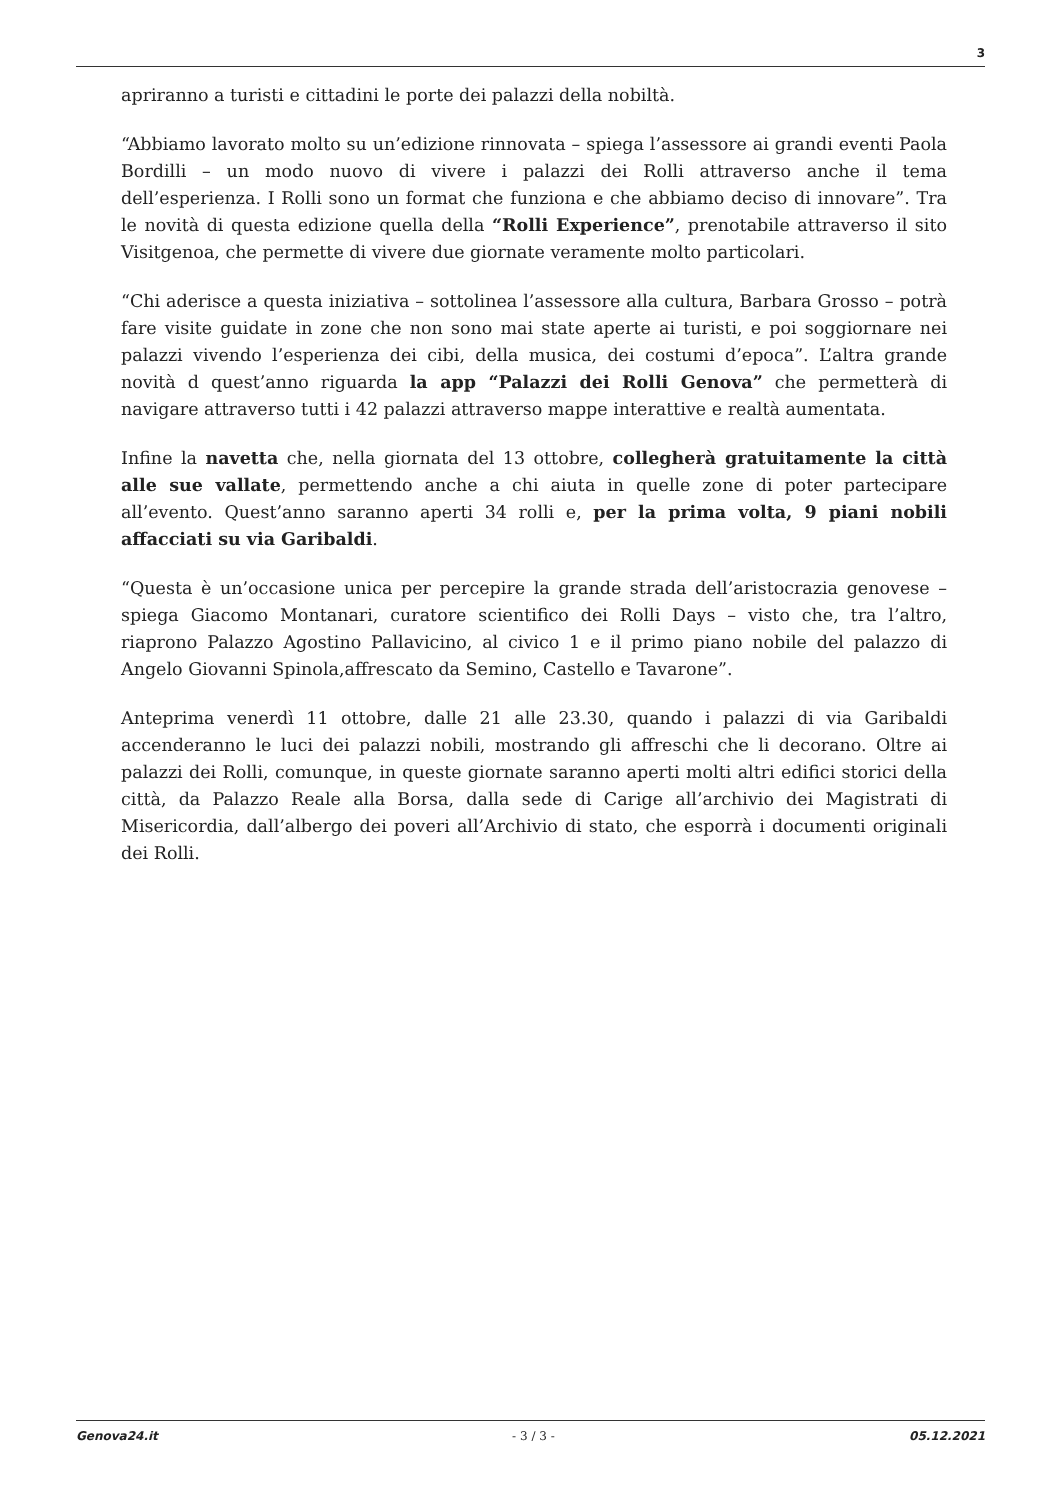3
apriranno a turisti e cittadini le porte dei palazzi della nobiltà.
“Abbiamo lavorato molto su un’edizione rinnovata – spiega l’assessore ai grandi eventi Paola Bordilli – un modo nuovo di vivere i palazzi dei Rolli attraverso anche il tema dell’esperienza. I Rolli sono un format che funziona e che abbiamo deciso di innovare”. Tra le novità di questa edizione quella della “Rolli Experience”, prenotabile attraverso il sito Visitgenoa, che permette di vivere due giornate veramente molto particolari.
“Chi aderisce a questa iniziativa – sottolinea l’assessore alla cultura, Barbara Grosso – potrà fare visite guidate in zone che non sono mai state aperte ai turisti, e poi soggiornare nei palazzi vivendo l’esperienza dei cibi, della musica, dei costumi d’epoca”. L’altra grande novità d quest’anno riguarda la app “Palazzi dei Rolli Genova” che permetterà di navigare attraverso tutti i 42 palazzi attraverso mappe interattive e realtà aumentata.
Infine la navetta che, nella giornata del 13 ottobre, collegherà gratuitamente la città alle sue vallate, permettendo anche a chi aiuta in quelle zone di poter partecipare all’evento. Quest’anno saranno aperti 34 rolli e, per la prima volta, 9 piani nobili affacciati su via Garibaldi.
“Questa è un’occasione unica per percepire la grande strada dell’aristocrazia genovese – spiega Giacomo Montanari, curatore scientifico dei Rolli Days – visto che, tra l’altro, riaprono Palazzo Agostino Pallavicino, al civico 1 e il primo piano nobile del palazzo di Angelo Giovanni Spinola,affrescato da Semino, Castello e Tavarone”.
Anteprima venerdì 11 ottobre, dalle 21 alle 23.30, quando i palazzi di via Garibaldi accenderanno le luci dei palazzi nobili, mostrando gli affreschi che li decorano. Oltre ai palazzi dei Rolli, comunque, in queste giornate saranno aperti molti altri edifici storici della città, da Palazzo Reale alla Borsa, dalla sede di Carige all’archivio dei Magistrati di Misericordia, dall’albergo dei poveri all’Archivio di stato, che esporrà i documenti originali dei Rolli.
Genova24.it - 3 / 3 - 05.12.2021